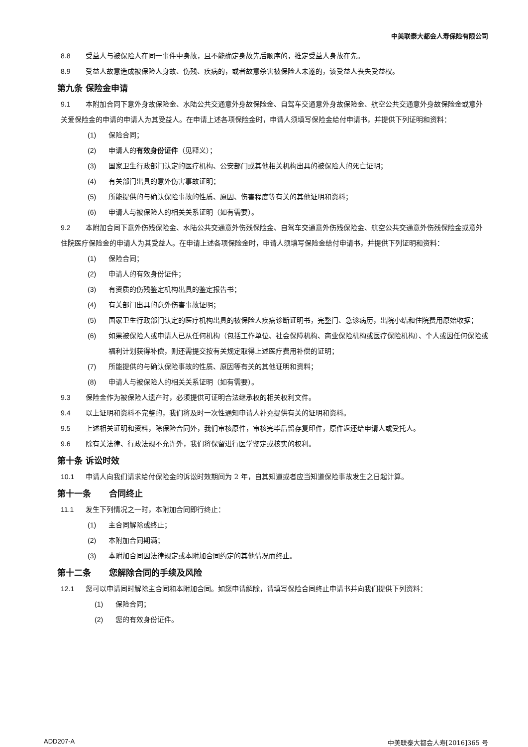中美联泰大都会人寿保险有限公司
8.8 受益人与被保险人在同一事件中身故，且不能确定身故先后顺序的，推定受益人身故在先。
8.9 受益人故意造成被保险人身故、伤残、疾病的，或者故意杀害被保险人未遂的，该受益人丧失受益权。
第九条 保险金申请
9.1 本附加合同下意外身故保险金、水陆公共交通意外身故保险金、自驾车交通意外身故保险金、航空公共交通意外身故保险金或意外关爱保险金的申请的申请人为其受益人。在申请上述各项保险金时，申请人须填写保险金给付申请书，并提供下列证明和资料：
(1) 保险合同；
(2) 申请人的有效身份证件（见释义）；
(3) 国家卫生行政部门认定的医疗机构、公安部门或其他相关机构出具的被保险人的死亡证明；
(4) 有关部门出具的意外伤害事故证明；
(5) 所能提供的与确认保险事故的性质、原因、伤害程度等有关的其他证明和资料；
(6) 申请人与被保险人的相关关系证明（如有需要）。
9.2 本附加合同下意外伤残保险金、水陆公共交通意外伤残保险金、自驾车交通意外伤残保险金、航空公共交通意外伤残保险金或意外住院医疗保险金的申请人为其受益人。在申请上述各项保险金时，申请人须填写保险金给付申请书，并提供下列证明和资料：
(1) 保险合同；
(2) 申请人的有效身份证件；
(3) 有资质的伤残鉴定机构出具的鉴定报告书；
(4) 有关部门出具的意外伤害事故证明；
(5) 国家卫生行政部门认定的医疗机构出具的被保险人疾病诊断证明书，完整门、急诊病历，出院小结和住院费用原始收据；
(6) 如果被保险人或申请人已从任何机构（包括工作单位、社会保障机构、商业保险机构或医疗保险机构）、个人或因任何保险或福利计划获得补偿，则还需提交按有关规定取得上述医疗费用补偿的证明；
(7) 所能提供的与确认保险事故的性质、原因等有关的其他证明和资料；
(8) 申请人与被保险人的相关关系证明（如有需要）。
9.3 保险金作为被保险人遗产时，必须提供可证明合法继承权的相关权利文件。
9.4 以上证明和资料不完整的，我们将及时一次性通知申请人补充提供有关的证明和资料。
9.5 上述相关证明和资料，除保险合同外，我们审核原件，审核完毕后留存复印件，原件返还给申请人或受托人。
9.6 除有关法律、行政法规不允许外，我们将保留进行医学鉴定或核实的权利。
第十条 诉讼时效
10.1 申请人向我们请求给付保险金的诉讼时效期间为 2 年，自其知道或者应当知道保险事故发生之日起计算。
第十一条 合同终止
11.1 发生下列情况之一时，本附加合同即行终止：
(1) 主合同解除或终止；
(2) 本附加合同期满；
(3) 本附加合同因法律规定或本附加合同约定的其他情况而终止。
第十二条 您解除合同的手续及风险
12.1 您可以申请同时解除主合同和本附加合同。如您申请解除，请填写保险合同终止申请书并向我们提供下列资料：
(1) 保险合同；
(2) 您的有效身份证件。
ADD207-A 中美联泰大都会人寿[2016]365 号